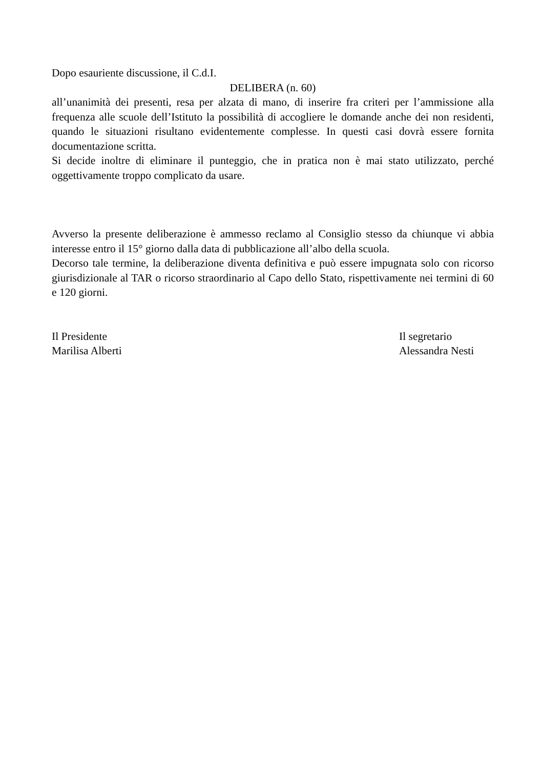Dopo esauriente discussione, il C.d.I.
DELIBERA (n. 60)
all’unanimità dei presenti, resa per alzata di mano, di inserire fra criteri per l’ammissione alla frequenza alle scuole dell’Istituto la possibilità di accogliere le domande anche dei non residenti, quando le situazioni risultano evidentemente complesse. In questi casi dovrà essere fornita documentazione scritta.
Si decide inoltre di eliminare il punteggio, che in pratica non è mai stato utilizzato, perché oggettivamente troppo complicato da usare.
Avverso la presente deliberazione è ammesso reclamo al Consiglio stesso da chiunque vi abbia interesse entro il 15° giorno dalla data di pubblicazione all’albo della scuola.
Decorso tale termine, la deliberazione diventa definitiva e può essere impugnata solo con ricorso giurisdizionale al TAR o ricorso straordinario al Capo dello Stato, rispettivamente nei termini di 60 e 120 giorni.
Il Presidente
Marilisa Alberti
Il segretario
Alessandra Nesti